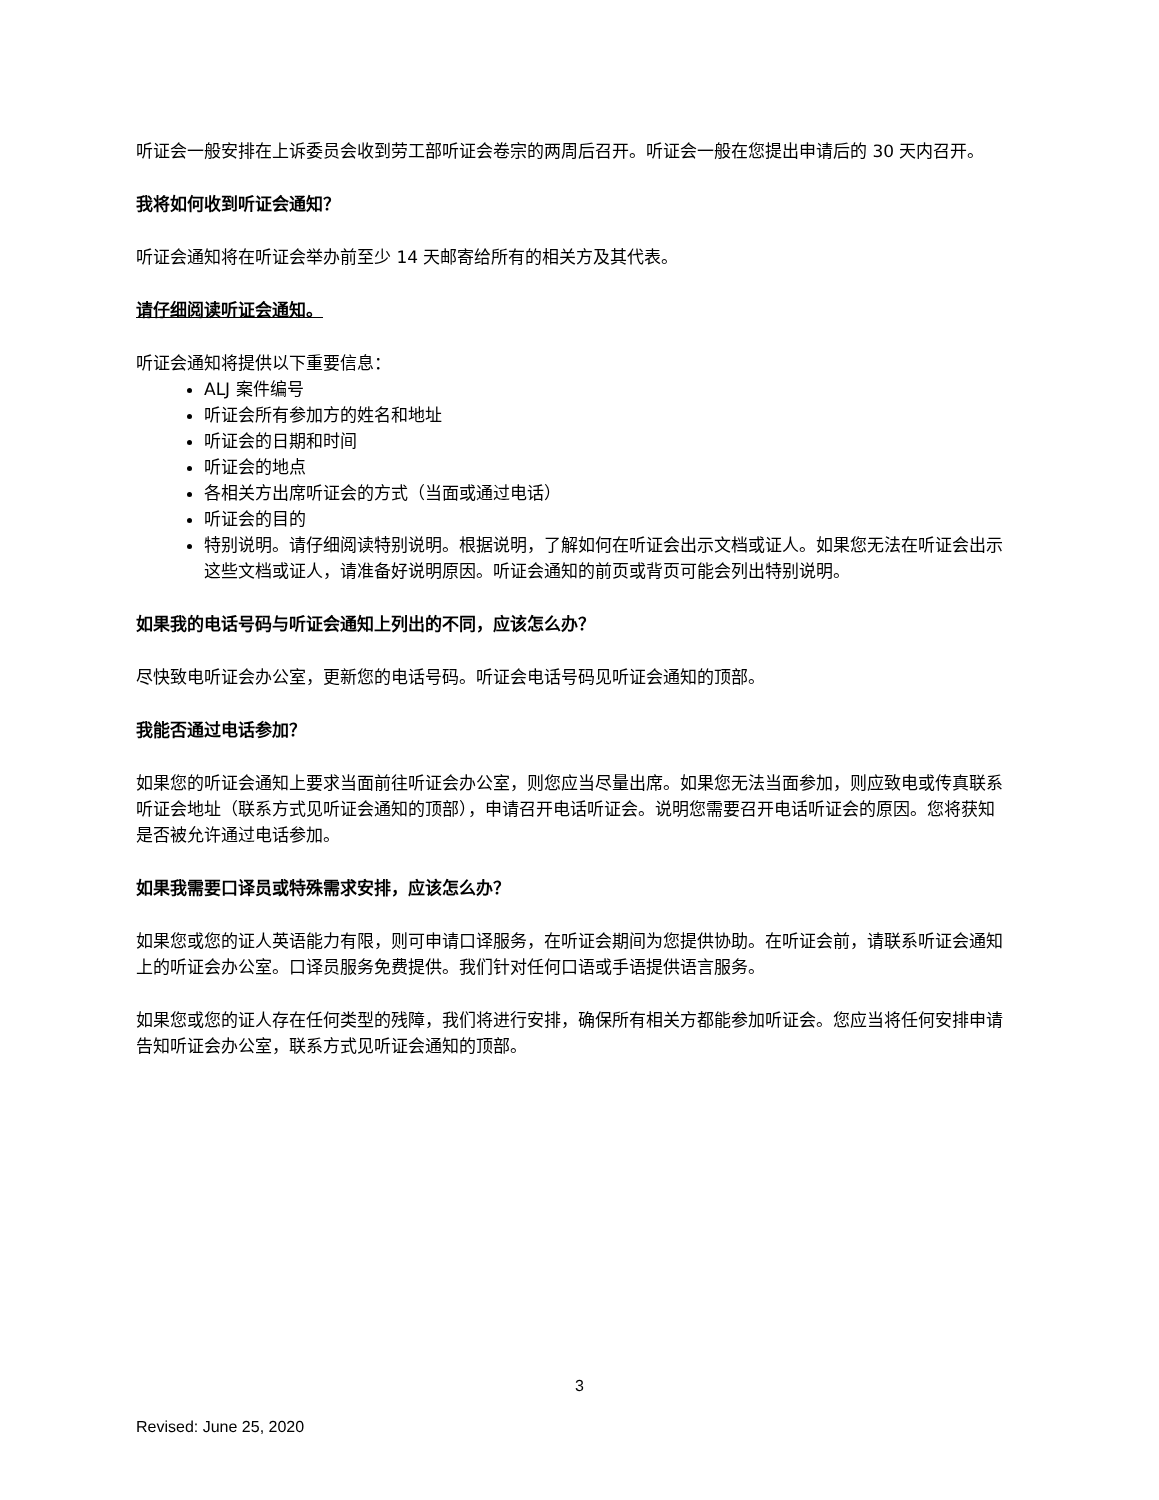听证会一般安排在上诉委员会收到劳工部听证会卷宗的两周后召开。听证会一般在您提出申请后的 30 天内召开。
我将如何收到听证会通知？
听证会通知将在听证会举办前至少 14 天邮寄给所有的相关方及其代表。
请仔细阅读听证会通知。
听证会通知将提供以下重要信息：
ALJ 案件编号
听证会所有参加方的姓名和地址
听证会的日期和时间
听证会的地点
各相关方出席听证会的方式（当面或通过电话）
听证会的目的
特别说明。请仔细阅读特别说明。根据说明，了解如何在听证会出示文档或证人。如果您无法在听证会出示这些文档或证人，请准备好说明原因。听证会通知的前页或背页可能会列出特别说明。
如果我的电话号码与听证会通知上列出的不同，应该怎么办？
尽快致电听证会办公室，更新您的电话号码。听证会电话号码见听证会通知的顶部。
我能否通过电话参加？
如果您的听证会通知上要求当面前往听证会办公室，则您应当尽量出席。如果您无法当面参加，则应致电或传真联系听证会地址（联系方式见听证会通知的顶部），申请召开电话听证会。说明您需要召开电话听证会的原因。您将获知是否被允许通过电话参加。
如果我需要口译员或特殊需求安排，应该怎么办？
如果您或您的证人英语能力有限，则可申请口译服务，在听证会期间为您提供协助。在听证会前，请联系听证会通知上的听证会办公室。口译员服务免费提供。我们针对任何口语或手语提供语言服务。
如果您或您的证人存在任何类型的残障，我们将进行安排，确保所有相关方都能参加听证会。您应当将任何安排申请告知听证会办公室，联系方式见听证会通知的顶部。
3
Revised: June 25, 2020